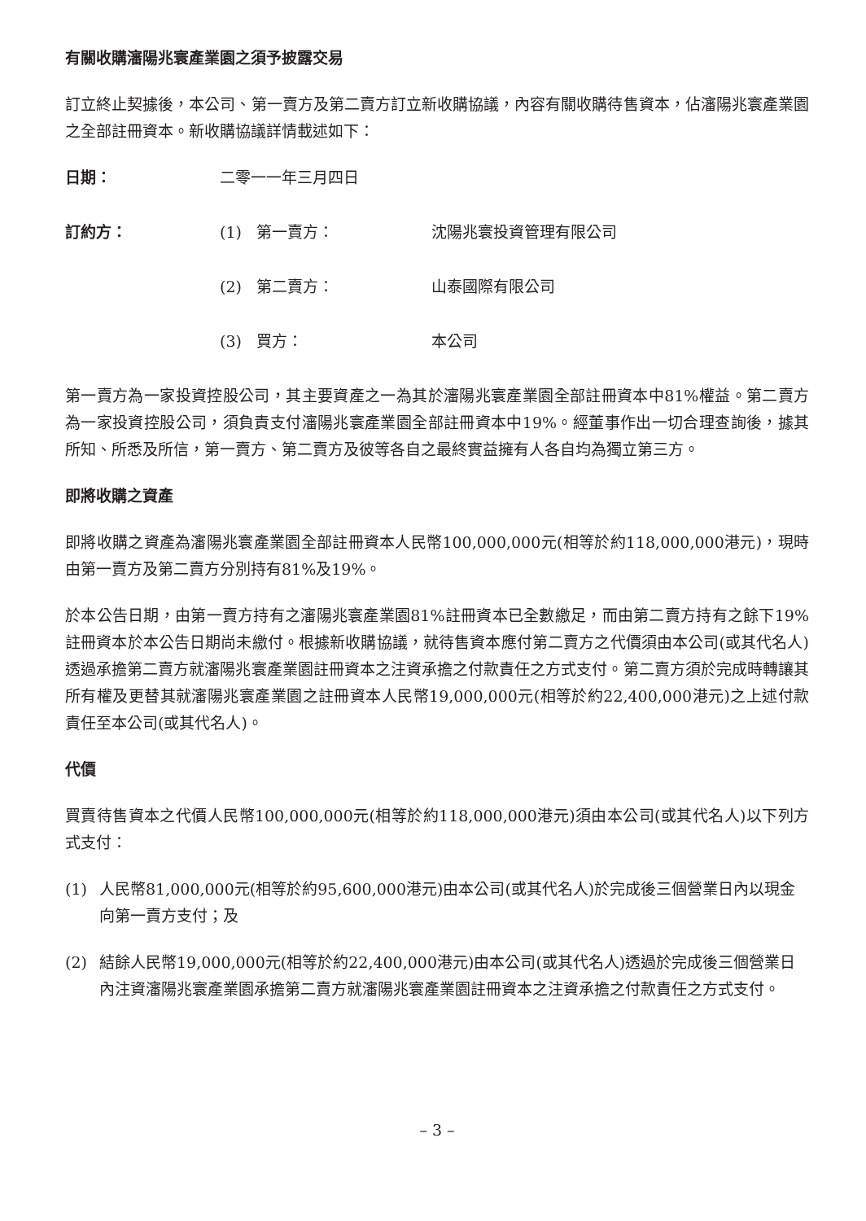有關收購瀋陽兆寰產業園之須予披露交易
訂立終止契據後，本公司、第一賣方及第二賣方訂立新收購協議，內容有關收購待售資本，佔瀋陽兆寰產業園之全部註冊資本。新收購協議詳情載述如下：
日期： 二零一一年三月四日
訂約方： (1) 第一賣方： 沈陽兆寰投資管理有限公司
(2) 第二賣方： 山泰國際有限公司
(3) 買方： 本公司
第一賣方為一家投資控股公司，其主要資產之一為其於瀋陽兆寰產業園全部註冊資本中81%權益。第二賣方為一家投資控股公司，須負責支付瀋陽兆寰產業園全部註冊資本中19%。經董事作出一切合理查詢後，據其所知、所悉及所信，第一賣方、第二賣方及彼等各自之最終實益擁有人各自均為獨立第三方。
即將收購之資產
即將收購之資產為瀋陽兆寰產業園全部註冊資本人民幣100,000,000元(相等於約118,000,000港元)，現時由第一賣方及第二賣方分別持有81%及19%。
於本公告日期，由第一賣方持有之瀋陽兆寰產業園81%註冊資本已全數繳足，而由第二賣方持有之餘下19%註冊資本於本公告日期尚未繳付。根據新收購協議，就待售資本應付第二賣方之代價須由本公司(或其代名人)透過承擔第二賣方就瀋陽兆寰產業園註冊資本之注資承擔之付款責任之方式支付。第二賣方須於完成時轉讓其所有權及更替其就瀋陽兆寰產業園之註冊資本人民幣19,000,000元(相等於約22,400,000港元)之上述付款責任至本公司(或其代名人)。
代價
買賣待售資本之代價人民幣100,000,000元(相等於約118,000,000港元)須由本公司(或其代名人)以下列方式支付：
(1) 人民幣81,000,000元(相等於約95,600,000港元)由本公司(或其代名人)於完成後三個營業日內以現金向第一賣方支付；及
(2) 結餘人民幣19,000,000元(相等於約22,400,000港元)由本公司(或其代名人)透過於完成後三個營業日內注資瀋陽兆寰產業園承擔第二賣方就瀋陽兆寰產業園註冊資本之注資承擔之付款責任之方式支付。
– 3 –